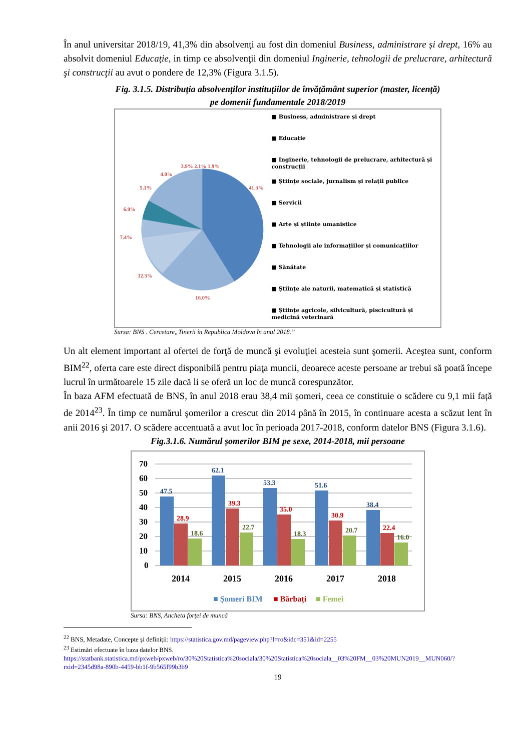În anul universitar 2018/19, 41,3% din absolvenți au fost din domeniul Business, administrare și drept, 16% au absolvit domeniul Educație, in timp ce absolvenţii din domeniul Inginerie, tehnologii de prelucrare, arhitectură şi construcţii au avut o pondere de 12,3% (Figura 3.1.5).
Fig. 3.1.5. Distribuția absolvenților instituțiilor de învățământ superior (master, licență)
pe domenii fundamentale 2018/2019
3.9% 2.1% 1.9%
4.0%
5.1%
6.0%
7.4%
12.3%
16.0%
41.3%
■ Business, administrare și drept
■ Educație
■ Inginerie, tehnologii de prelucrare, arhitectură și construcții
■ Științe sociale, jurnalism și relații publice
■ Servicii
■ Arte și științe umanistice
■ Tehnologii ale informațiilor și comunicațiilor
■ Sănătate
■ Științe ale naturii, matematică și statistică
■ Științe agricole, silvicultură, piscicultură și medicină veterinară
Sursa: BNS . Cercetare„Tinerii în Republica Moldova în anul 2018.”
Un alt element important al ofertei de forţă de muncă şi evoluţiei acesteia sunt şomerii. Aceştea sunt, conform BIM<sup>22</sup>, oferta care este direct disponibilă pentru piaţa muncii, deoarece aceste persoane ar trebui să poată începe lucrul în următoarele 15 zile dacă li se oferă un loc de muncă corespunzător.
În baza AFM efectuată de BNS, în anul 2018 erau 38,4 mii șomeri, ceea ce constituie o scădere cu 9,1 mii față de 2014<sup>23</sup>. În timp ce numărul şomerilor a crescut din 2014 până în 2015, în continuare acesta a scăzut lent în anii 2016 şi 2017. O scădere accentuată a avut loc în perioada 2017-2018, conform datelor BNS (Figura 3.1.6).
Fig.3.1.6. Numărul șomerilor BIM pe sexe, 2014-2018, mii persoane
70
60
50
40
30
20
10
0
47.5
62.1
53.3
51.6
38.4
28.9
39.3
35.0
30.9
22.4
18.6
22.7
18.3
20.7
16.0
2014
2015
2016
2017
2018
■ Șomeri BIM
■ Bărbați
■ Femei
Sursa: BNS, Ancheta forței de muncă
<sup>22</sup> BNS, Metadate, Concepte și definiții: https://statistica.gov.md/pageview.php?l=ro&idc=351&id=2255
<sup>23</sup> Estimări efectuate în baza datelor BNS.
https://statbank.statistica.md/pxweb/pxweb/ro/30%20Statistica%20sociala/30%20Statistica%20sociala__03%20FM__03%20MUN2019__MUN060/?rxid=2345d98a-890b-4459-bb1f-9b565f99b3b9
19